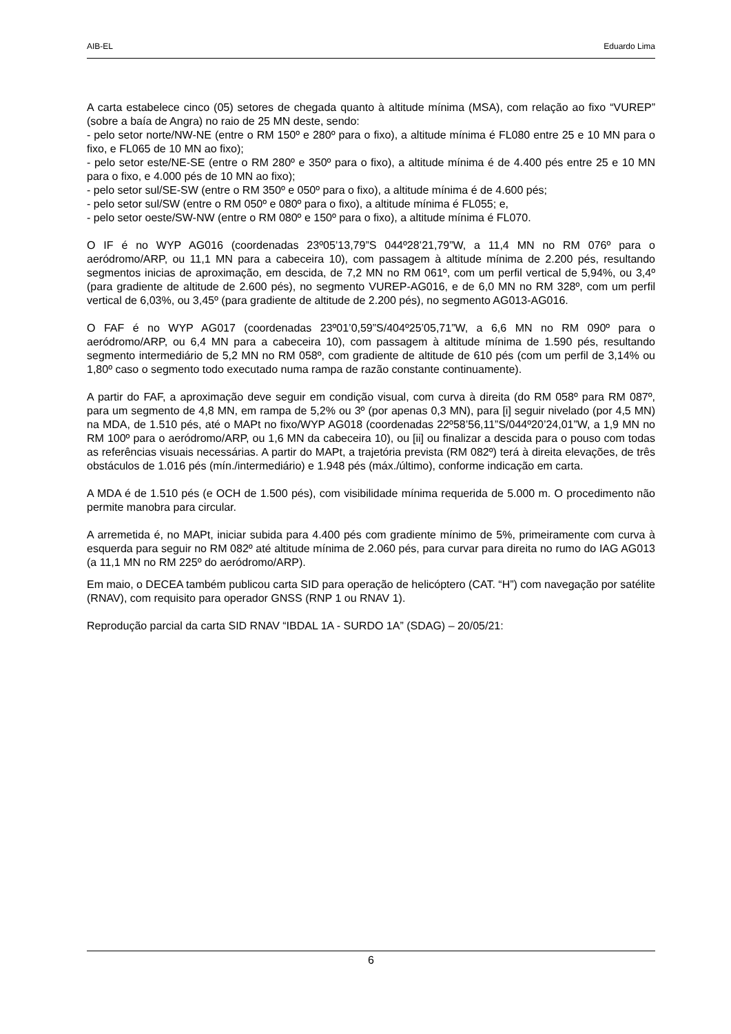AIB-EL Eduardo Lima
A carta estabelece cinco (05) setores de chegada quanto à altitude mínima (MSA), com relação ao fixo “VUREP” (sobre a baía de Angra) no raio de 25 MN deste, sendo:
- pelo setor norte/NW-NE (entre o RM 150º e 280º para o fixo), a altitude mínima é FL080 entre 25 e 10 MN para o fixo, e FL065 de 10 MN ao fixo);
- pelo setor este/NE-SE (entre o RM 280º e 350º para o fixo), a altitude mínima é de 4.400 pés entre 25 e 10 MN para o fixo, e 4.000 pés de 10 MN ao fixo);
- pelo setor sul/SE-SW (entre o RM 350º e 050º para o fixo), a altitude mínima é de 4.600 pés;
- pelo setor sul/SW (entre o RM 050º e 080º para o fixo), a altitude mínima é FL055; e,
- pelo setor oeste/SW-NW (entre o RM 080º e 150º para o fixo), a altitude mínima é FL070.
O IF é no WYP AG016 (coordenadas 23º05’13,79”S 044º28’21,79”W, a 11,4 MN no RM 076º para o aeródromo/ARP, ou 11,1 MN para a cabeceira 10), com passagem à altitude mínima de 2.200 pés, resultando segmentos inicias de aproximação, em descida, de 7,2 MN no RM 061º, com um perfil vertical de 5,94%, ou 3,4º (para gradiente de altitude de 2.600 pés), no segmento VUREP-AG016, e de 6,0 MN no RM 328º, com um perfil vertical de 6,03%, ou 3,45º (para gradiente de altitude de 2.200 pés), no segmento AG013-AG016.
O FAF é no WYP AG017 (coordenadas 23º01’0,59”S/404º25’05,71”W, a 6,6 MN no RM 090º para o aeródromo/ARP, ou 6,4 MN para a cabeceira 10), com passagem à altitude mínima de 1.590 pés, resultando segmento intermediário de 5,2 MN no RM 058º, com gradiente de altitude de 610 pés (com um perfil de 3,14% ou 1,80º caso o segmento todo executado numa rampa de razão constante continuamente).
A partir do FAF, a aproximação deve seguir em condição visual, com curva à direita (do RM 058º para RM 087º, para um segmento de 4,8 MN, em rampa de 5,2% ou 3º (por apenas 0,3 MN), para [i] seguir nivelado (por 4,5 MN) na MDA, de 1.510 pés, até o MAPt no fixo/WYP AG018 (coordenadas 22º58’56,11”S/044º20’24,01”W, a 1,9 MN no RM 100º para o aeródromo/ARP, ou 1,6 MN da cabeceira 10), ou [ii] ou finalizar a descida para o pouso com todas as referências visuais necessárias. A partir do MAPt, a trajetória prevista (RM 082º) terá à direita elevações, de três obstáculos de 1.016 pés (mín./intermediário) e 1.948 pés (máx./último), conforme indicação em carta.
A MDA é de 1.510 pés (e OCH de 1.500 pés), com visibilidade mínima requerida de 5.000 m. O procedimento não permite manobra para circular.
A arremetida é, no MAPt, iniciar subida para 4.400 pés com gradiente mínimo de 5%, primeiramente com curva à esquerda para seguir no RM 082º até altitude mínima de 2.060 pés, para curvar para direita no rumo do IAG AG013 (a 11,1 MN no RM 225º do aeródromo/ARP).
Em maio, o DECEA também publicou carta SID para operação de helicóptero (CAT. “H”) com navegação por satélite (RNAV), com requisito para operador GNSS (RNP 1 ou RNAV 1).
Reprodução parcial da carta SID RNAV “IBDAL 1A - SURDO 1A” (SDAG) – 20/05/21:
6